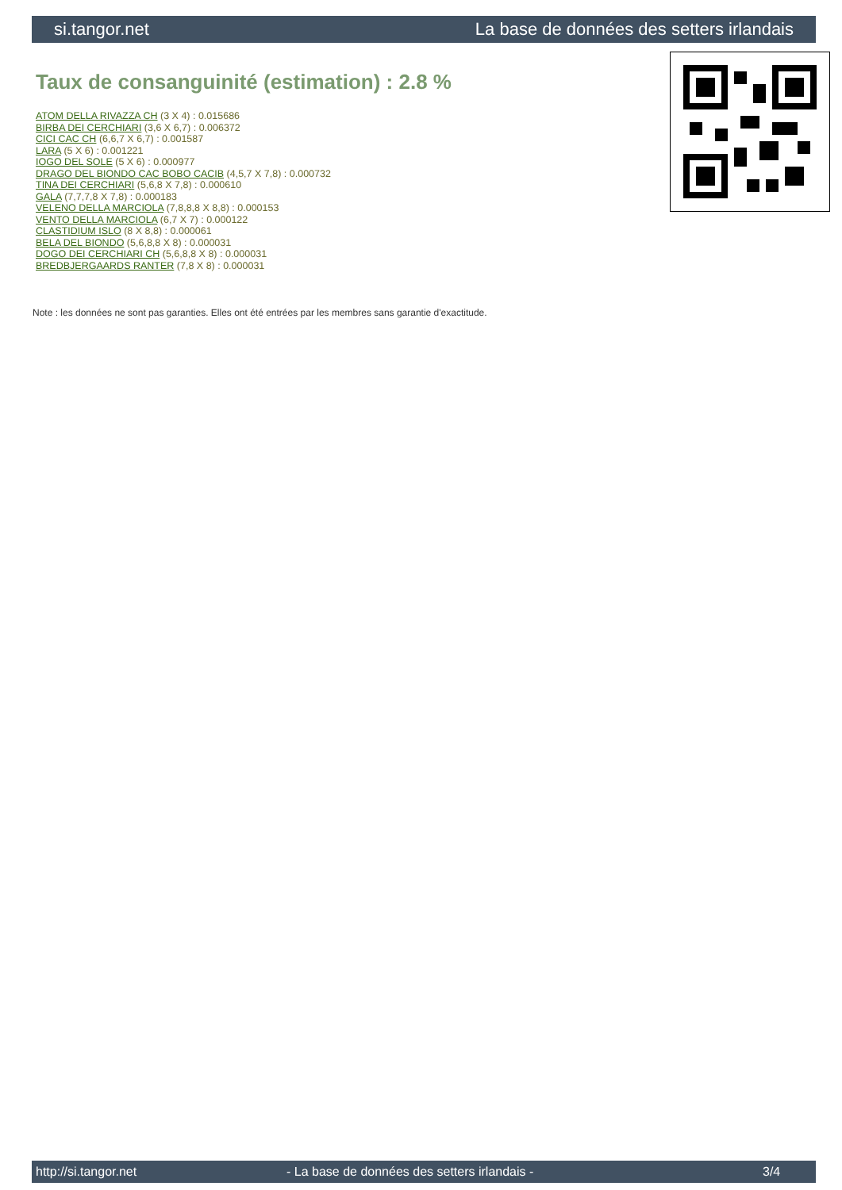si.tangor.net La base de données des setters irlandais
Taux de consanguinité (estimation) : 2.8 %
ATOM DELLA RIVAZZA CH (3 X 4) : 0.015686
BIRBA DEI CERCHIARI (3,6 X 6,7) : 0.006372
CICI CAC CH (6,6,7 X 6,7) : 0.001587
LARA (5 X 6) : 0.001221
IOGO DEL SOLE (5 X 6) : 0.000977
DRAGO DEL BIONDO CAC BOBO CACIB (4,5,7 X 7,8) : 0.000732
TINA DEI CERCHIARI (5,6,8 X 7,8) : 0.000610
GALA (7,7,7,8 X 7,8) : 0.000183
VELENO DELLA MARCIOLA (7,8,8,8 X 8,8) : 0.000153
VENTO DELLA MARCIOLA (6,7 X 7) : 0.000122
CLASTIDIUM ISLO (8 X 8,8) : 0.000061
BELA DEL BIONDO (5,6,8,8 X 8) : 0.000031
DOGO DEI CERCHIARI CH (5,6,8,8 X 8) : 0.000031
BREDBJERGAARDS RANTER (7,8 X 8) : 0.000031
Note : les données ne sont pas garanties. Elles ont été entrées par les membres sans garantie d'exactitude.
http://si.tangor.net - La base de données des setters irlandais - 3/4